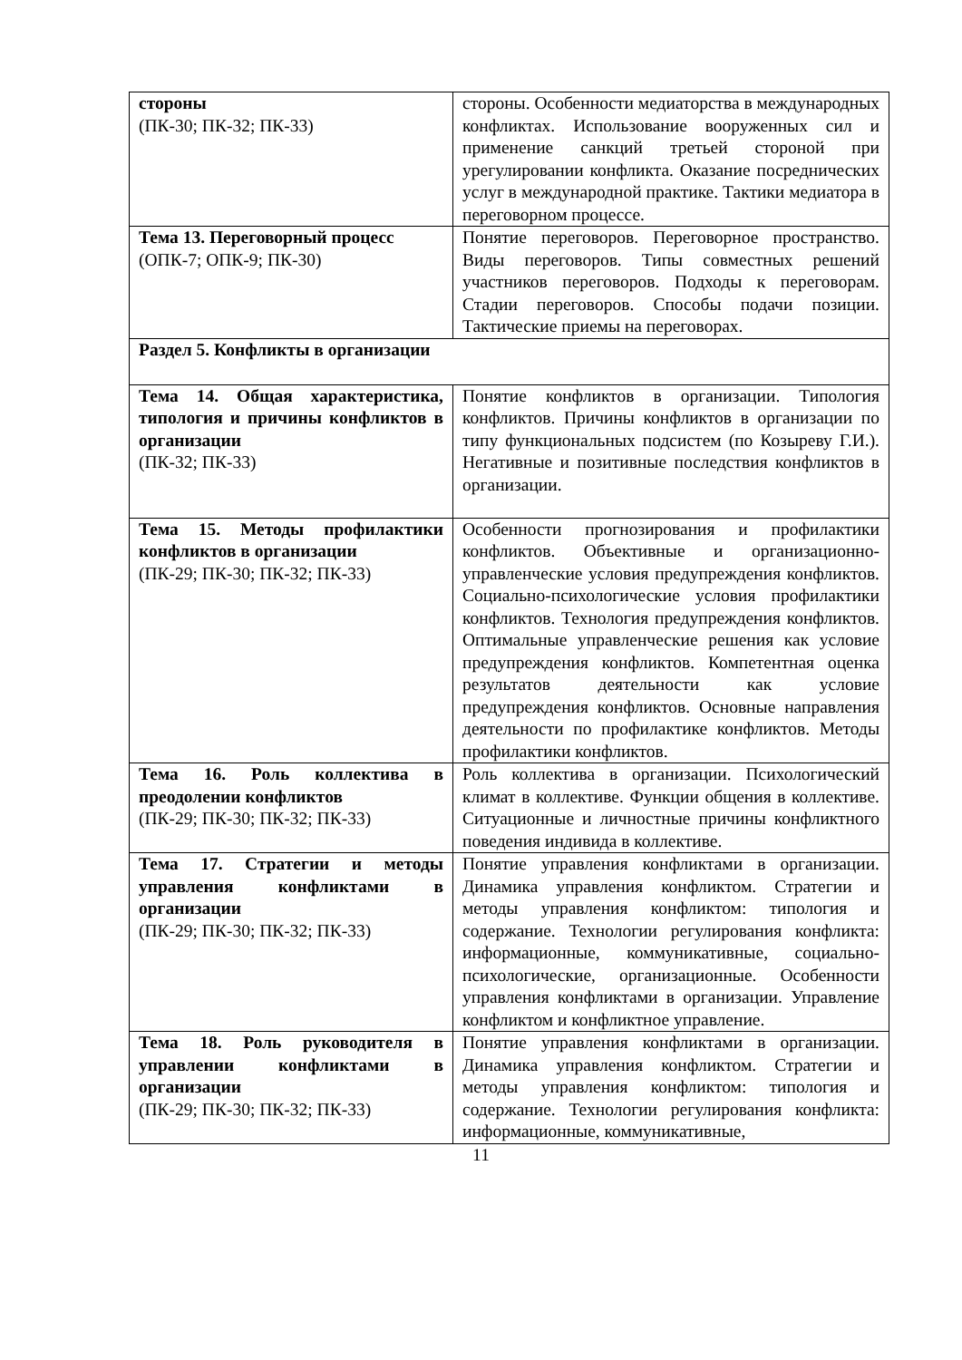| стороны (ПК-30; ПК-32; ПК-33) | стороны. Особенности медиаторства в международных конфликтах. Использование вооруженных сил и применение санкций третьей стороной при урегулировании конфликта. Оказание посреднических услуг в международной практике. Тактики медиатора в переговорном процессе. |
| Тема 13. Переговорный процесс (ОПК-7; ОПК-9; ПК-30) | Понятие переговоров. Переговорное пространство. Виды переговоров. Типы совместных решений участников переговоров. Подходы к переговорам. Стадии переговоров. Способы подачи позиции. Тактические приемы на переговорах. |
| Раздел 5. Конфликты в организации | |
| Тема 14. Общая характеристика, типология и причины конфликтов в организации (ПК-32; ПК-33) | Понятие конфликтов в организации. Типология конфликтов. Причины конфликтов в организации по типу функциональных подсистем (по Козыреву Г.И.). Негативные и позитивные последствия конфликтов в организации. |
| Тема 15. Методы профилактики конфликтов в организации (ПК-29; ПК-30; ПК-32; ПК-33) | Особенности прогнозирования и профилактики конфликтов. Объективные и организационно-управленческие условия предупреждения конфликтов. Социально-психологические условия профилактики конфликтов. Технология предупреждения конфликтов. Оптимальные управленческие решения как условие предупреждения конфликтов. Компетентная оценка результатов деятельности как условие предупреждения конфликтов. Основные направления деятельности по профилактике конфликтов. Методы профилактики конфликтов. |
| Тема 16. Роль коллектива в преодолении конфликтов (ПК-29; ПК-30; ПК-32; ПК-33) | Роль коллектива в организации. Психологический климат в коллективе. Функции общения в коллективе. Ситуационные и личностные причины конфликтного поведения индивида в коллективе. |
| Тема 17. Стратегии и методы управления конфликтами в организации (ПК-29; ПК-30; ПК-32; ПК-33) | Понятие управления конфликтами в организации. Динамика управления конфликтом. Стратегии и методы управления конфликтом: типология и содержание. Технологии регулирования конфликта: информационные, коммуникативные, социально-психологические, организационные. Особенности управления конфликтами в организации. Управление конфликтом и конфликтное управление. |
| Тема 18. Роль руководителя в управлении конфликтами в организации (ПК-29; ПК-30; ПК-32; ПК-33) | Понятие управления конфликтами в организации. Динамика управления конфликтом. Стратегии и методы управления конфликтом: типология и содержание. Технологии регулирования конфликта: информационные, коммуникативные, |
11